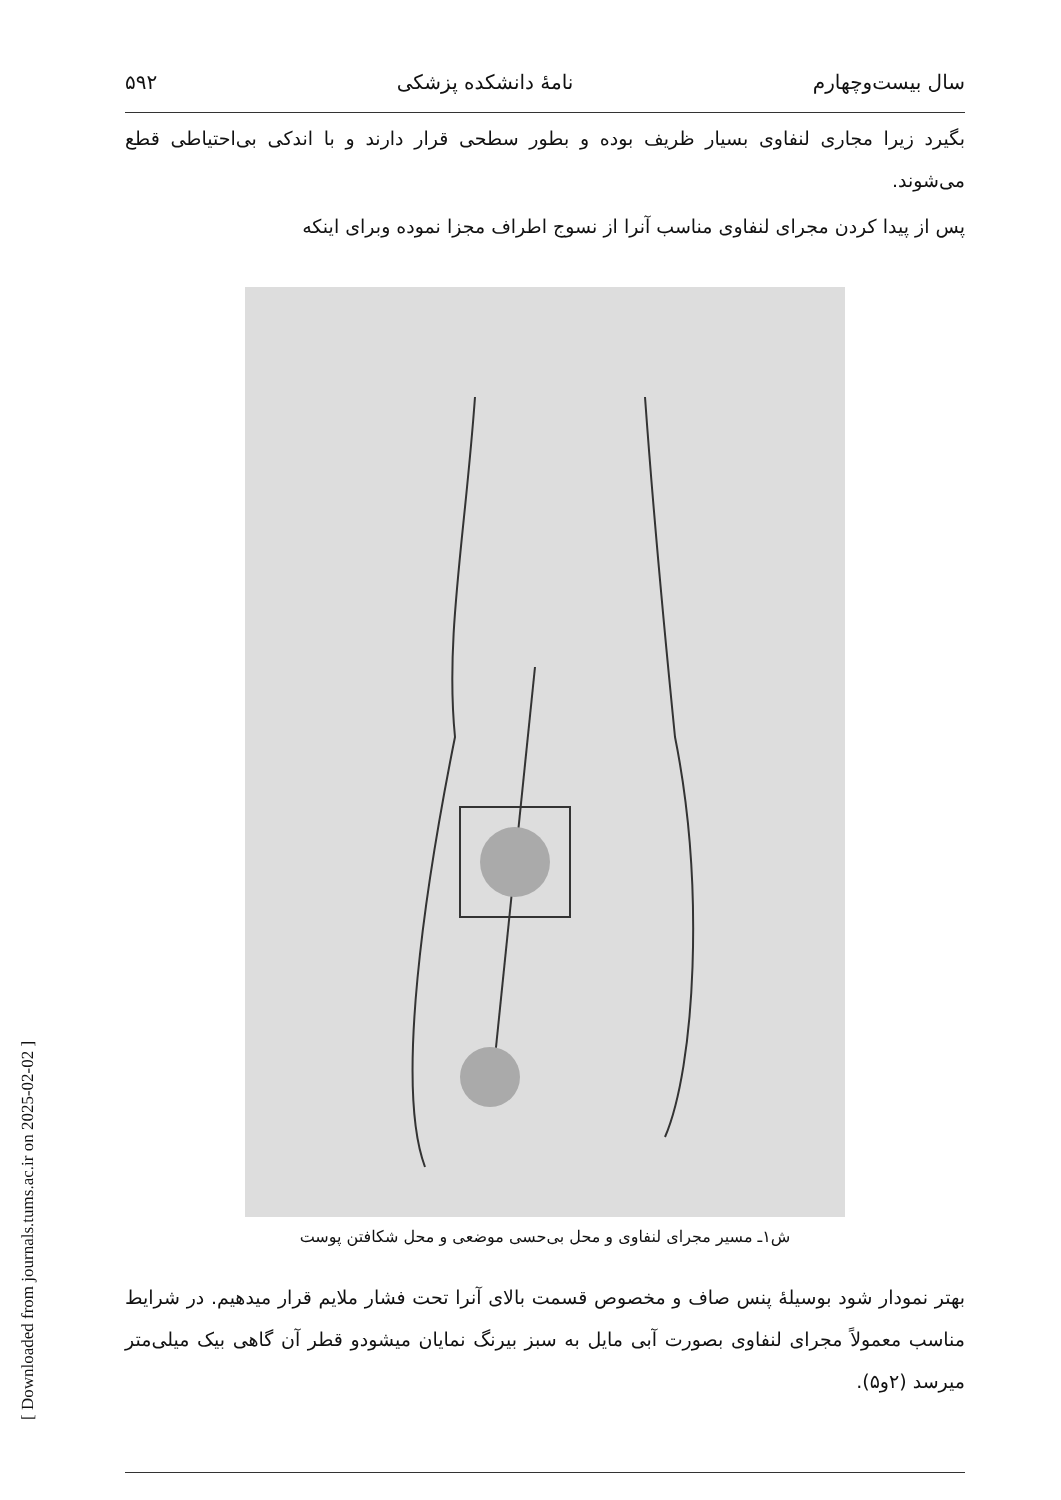[ Downloaded from journals.tums.ac.ir on 2025-02-02 ]
سال بیست‌وچهارم نامهٔ دانشکده پزشکی ۵۹۲
بگیرد زیرا مجاری لنفاوی بسیار ظریف بوده و بطور سطحی قرار دارند و با اندکی بی‌احتیاطی قطع می‌شوند.
پس از پیدا کردن مجرای لنفاوی مناسب آنرا از نسوج اطراف مجزا نموده وبرای اینکه
ش۱ـ مسیر مجرای لنفاوی و محل بی‌حسی موضعی و محل شکافتن پوست
بهتر نمودار شود بوسیلهٔ پنس صاف و مخصوص قسمت بالای آنرا تحت فشار ملایم قرار میدهیم. در شرایط مناسب معمولاً مجرای لنفاوی بصورت آبی مایل به سبز بیرنگ نمایان میشودو قطر آن گاهی بیک میلی‌متر میرسد (۲و۵).